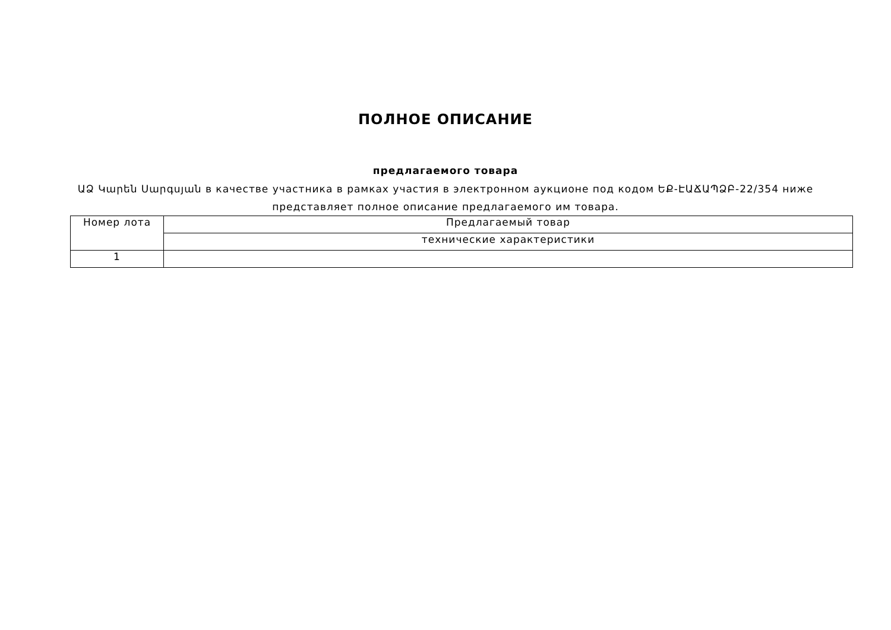ПОЛНОЕ ОПИСАНИЕ
предлагаемого товара
ԱՁ Կարեն Սարգսյան в качестве участника в рамках участия в электронном аукционе под кодом ԵՔ-ԷԱՃԱՊՁԲ-22/354 ниже представляет полное описание предлагаемого им товара.
| Номер лота | Предлагаемый товар |
| | технические характеристики |
| 1 | |